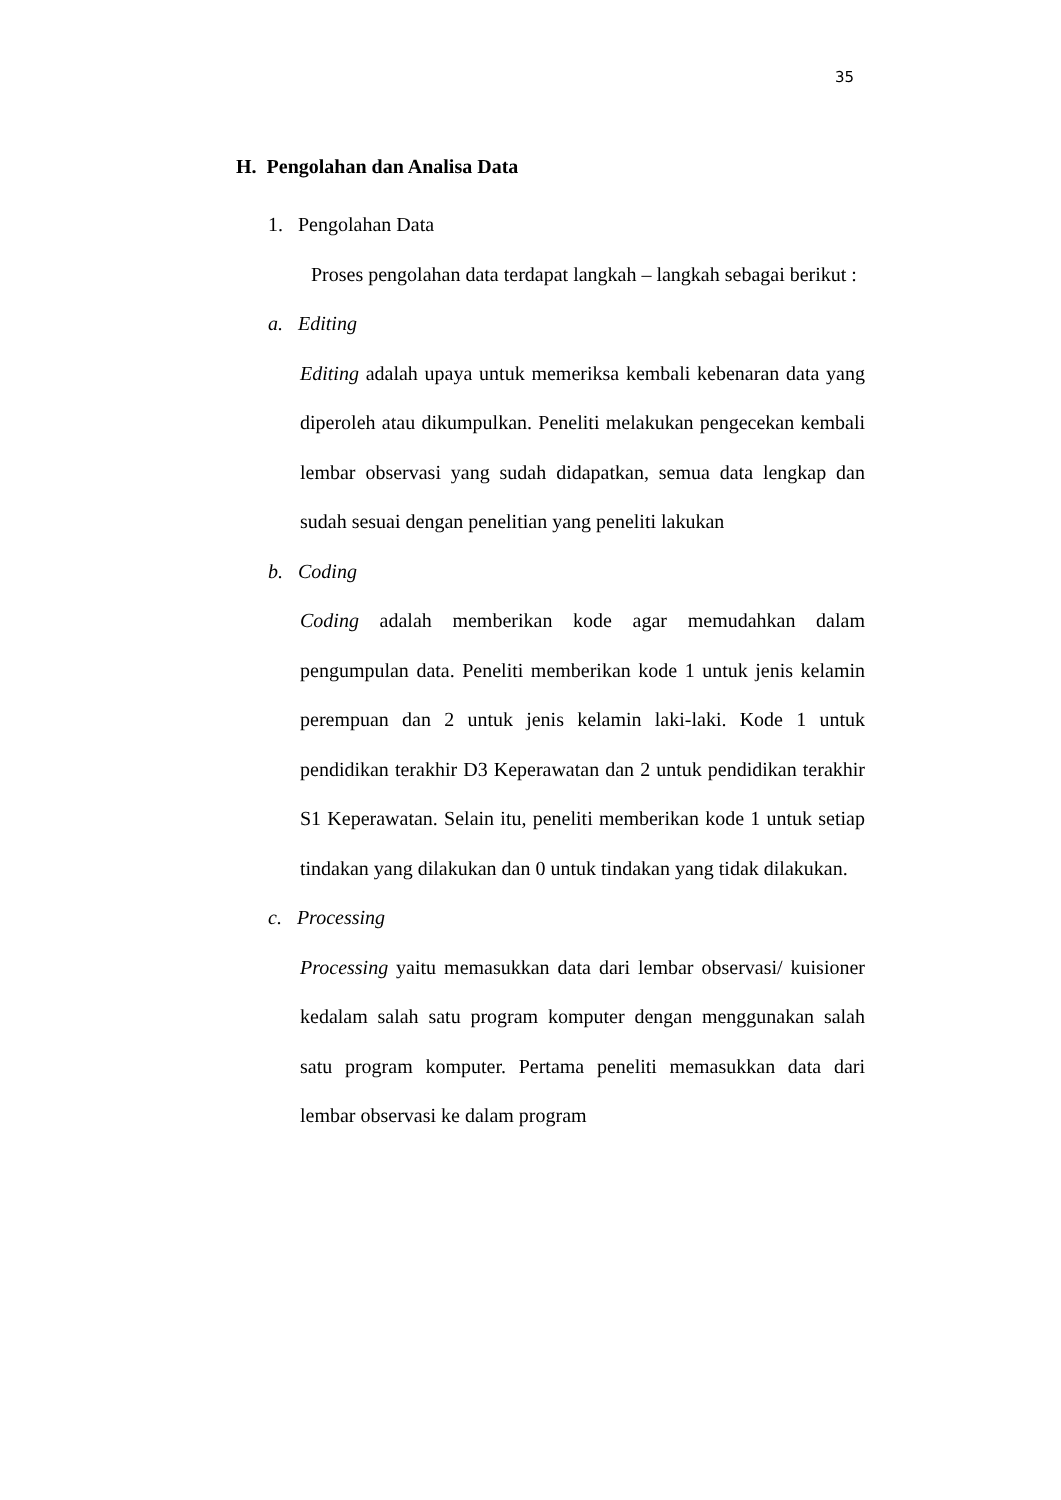35
H. Pengolahan dan Analisa Data
1. Pengolahan Data
Proses pengolahan data terdapat langkah – langkah sebagai berikut :
a. Editing
Editing adalah upaya untuk memeriksa kembali kebenaran data yang diperoleh atau dikumpulkan. Peneliti melakukan pengecekan kembali lembar observasi yang sudah didapatkan, semua data lengkap dan sudah sesuai dengan penelitian yang peneliti lakukan
b. Coding
Coding adalah memberikan kode agar memudahkan dalam pengumpulan data. Peneliti memberikan kode 1 untuk jenis kelamin perempuan dan 2 untuk jenis kelamin laki-laki. Kode 1 untuk pendidikan terakhir D3 Keperawatan dan 2 untuk pendidikan terakhir S1 Keperawatan. Selain itu, peneliti memberikan kode 1 untuk setiap tindakan yang dilakukan dan 0 untuk tindakan yang tidak dilakukan.
c. Processing
Processing yaitu memasukkan data dari lembar observasi/ kuisioner kedalam salah satu program komputer dengan menggunakan salah satu program komputer. Pertama peneliti memasukkan data dari lembar observasi ke dalam program